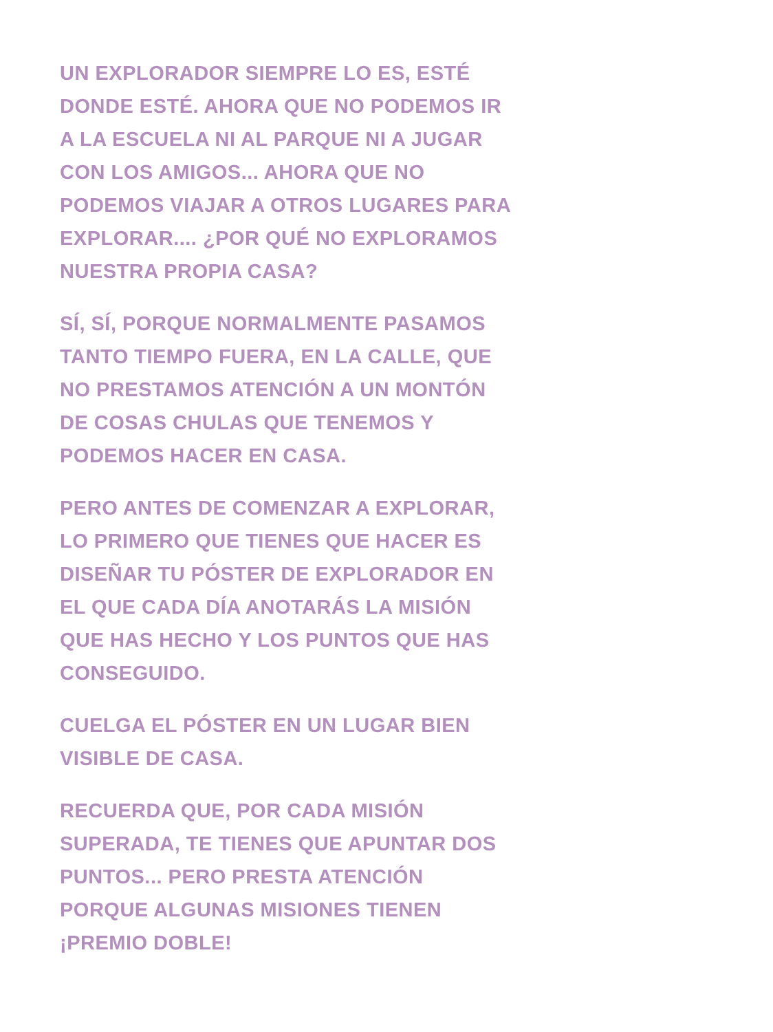UN EXPLORADOR SIEMPRE LO ES, ESTÉ DONDE ESTÉ. AHORA QUE NO PODEMOS IR A LA ESCUELA NI AL PARQUE NI A JUGAR CON LOS AMIGOS... AHORA QUE NO PODEMOS VIAJAR A OTROS LUGARES PARA EXPLORAR.... ¿POR QUÉ NO EXPLORAMOS NUESTRA PROPIA CASA?
SÍ, SÍ, PORQUE NORMALMENTE PASAMOS TANTO TIEMPO FUERA, EN LA CALLE, QUE NO PRESTAMOS ATENCIÓN A UN MONTÓN DE COSAS CHULAS QUE TENEMOS Y PODEMOS HACER EN CASA.
PERO ANTES DE COMENZAR A EXPLORAR, LO PRIMERO QUE TIENES QUE HACER ES DISEÑAR TU PÓSTER DE EXPLORADOR EN EL QUE CADA DÍA ANOTARÁS LA MISIÓN QUE HAS HECHO Y LOS PUNTOS QUE HAS CONSEGUIDO.
CUELGA EL PÓSTER EN UN LUGAR BIEN VISIBLE DE CASA.
RECUERDA QUE, POR CADA MISIÓN SUPERADA, TE TIENES QUE APUNTAR DOS PUNTOS... PERO PRESTA ATENCIÓN PORQUE ALGUNAS MISIONES TIENEN ¡PREMIO DOBLE!